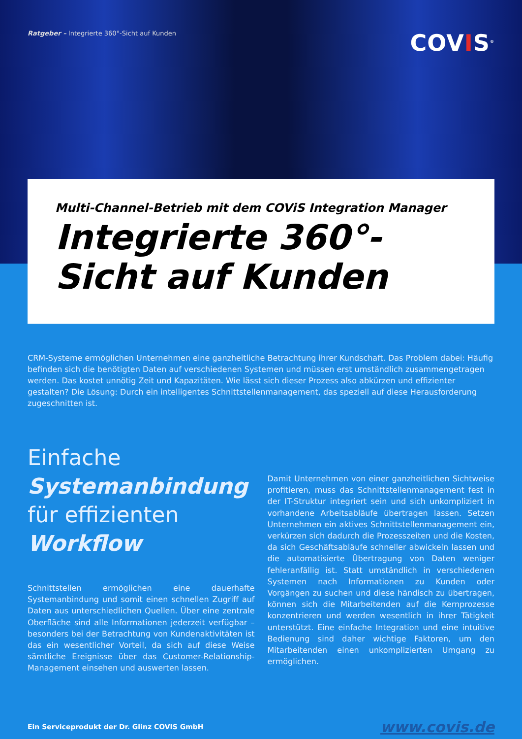Ratgeber – Integrierte 360°-Sicht auf Kunden
COVIS<sup>®</sup>
Multi-Channel-Betrieb mit dem COViS Integration Manager
Integrierte 360°-Sicht auf Kunden
CRM-Systeme ermöglichen Unternehmen eine ganzheitliche Betrachtung ihrer Kundschaft. Das Problem dabei: Häufig befinden sich die benötigten Daten auf verschiedenen Systemen und müssen erst umständlich zusammengetragen werden. Das kostet unnötig Zeit und Kapazitäten. Wie lässt sich dieser Prozess also abkürzen und effizienter gestalten? Die Lösung: Durch ein intelligentes Schnittstellenmanagement, das speziell auf diese Herausforderung zugeschnitten ist.
Einfache
Systemanbindung
für effizienten
Workflow
Schnittstellen ermöglichen eine dauerhafte Systemanbindung und somit einen schnellen Zugriff auf Daten aus unterschiedlichen Quellen. Über eine zentrale Oberfläche sind alle Informationen jederzeit verfügbar – besonders bei der Betrachtung von Kundenaktivitäten ist das ein wesentlicher Vorteil, da sich auf diese Weise sämtliche Ereignisse über das Customer-Relationship-Management einsehen und auswerten lassen.
Damit Unternehmen von einer ganzheitlichen Sichtweise profitieren, muss das Schnittstellenmanagement fest in der IT-Struktur integriert sein und sich unkompliziert in vorhandene Arbeitsabläufe übertragen lassen. Setzen Unternehmen ein aktives Schnittstellenmanagement ein, verkürzen sich dadurch die Prozesszeiten und die Kosten, da sich Geschäftsabläufe schneller abwickeln lassen und die automatisierte Übertragung von Daten weniger fehleranfällig ist. Statt umständlich in verschiedenen Systemen nach Informationen zu Kunden oder Vorgängen zu suchen und diese händisch zu übertragen, können sich die Mitarbeitenden auf die Kernprozesse konzentrieren und werden wesentlich in ihrer Tätigkeit unterstützt. Eine einfache Integration und eine intuitive Bedienung sind daher wichtige Faktoren, um den Mitarbeitenden einen unkomplizierten Umgang zu ermöglichen.
Ein Serviceprodukt der Dr. Glinz COVIS GmbH
www.covis.de